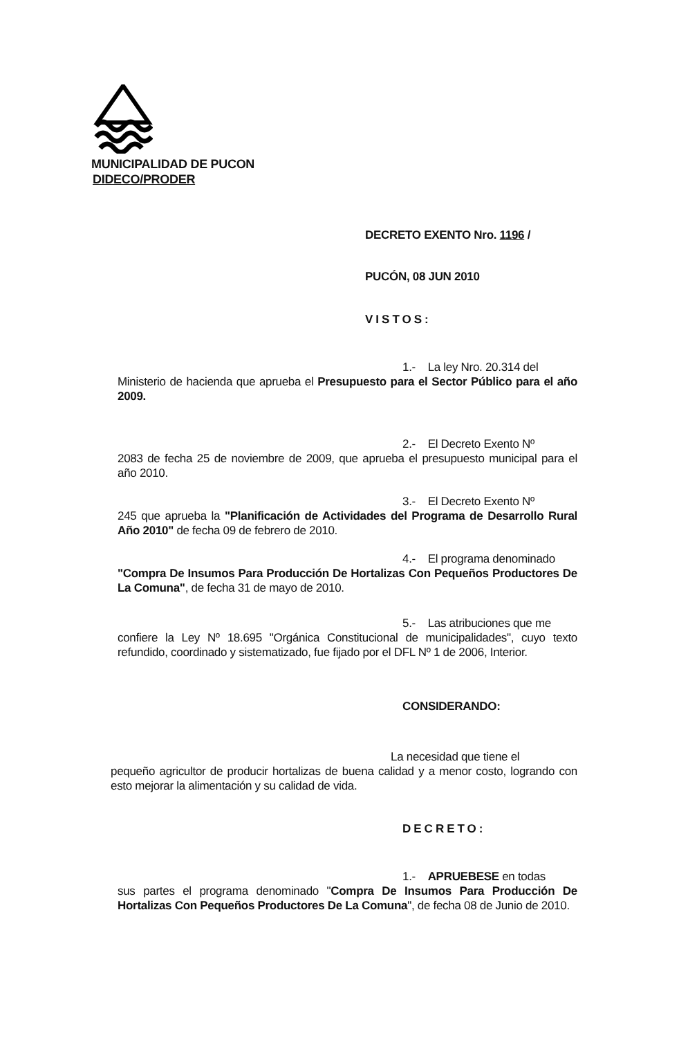MUNICIPALIDAD DE PUCON
DIDECO/PRODER
DECRETO EXENTO Nro. 1196 /
PUCÓN, 08 JUN 2010
VISTOS:
1.- La ley Nro. 20.314 del
Ministerio de hacienda que aprueba el Presupuesto para el Sector Público para el año 2009.
2.- El Decreto Exento Nº
2083 de fecha 25 de noviembre de 2009, que aprueba el presupuesto municipal para el año 2010.
3.- El Decreto Exento Nº
245 que aprueba la "Planificación de Actividades del Programa de Desarrollo Rural Año 2010" de fecha 09 de febrero de 2010.
4.- El programa denominado
"Compra De Insumos Para Producción De Hortalizas Con Pequeños Productores De La Comuna", de fecha 31 de mayo de 2010.
5.- Las atribuciones que me
confiere la Ley Nº 18.695 "Orgánica Constitucional de municipalidades", cuyo texto refundido, coordinado y sistematizado, fue fijado por el DFL Nº 1 de 2006, Interior.
CONSIDERANDO:
La necesidad que tiene el
pequeño agricultor de producir hortalizas de buena calidad y a menor costo, logrando con esto mejorar la alimentación y su calidad de vida.
DECRETO:
1.- APRUEBESE en todas
sus partes el programa denominado "Compra De Insumos Para Producción De Hortalizas Con Pequeños Productores De La Comuna", de fecha 08 de Junio de 2010.